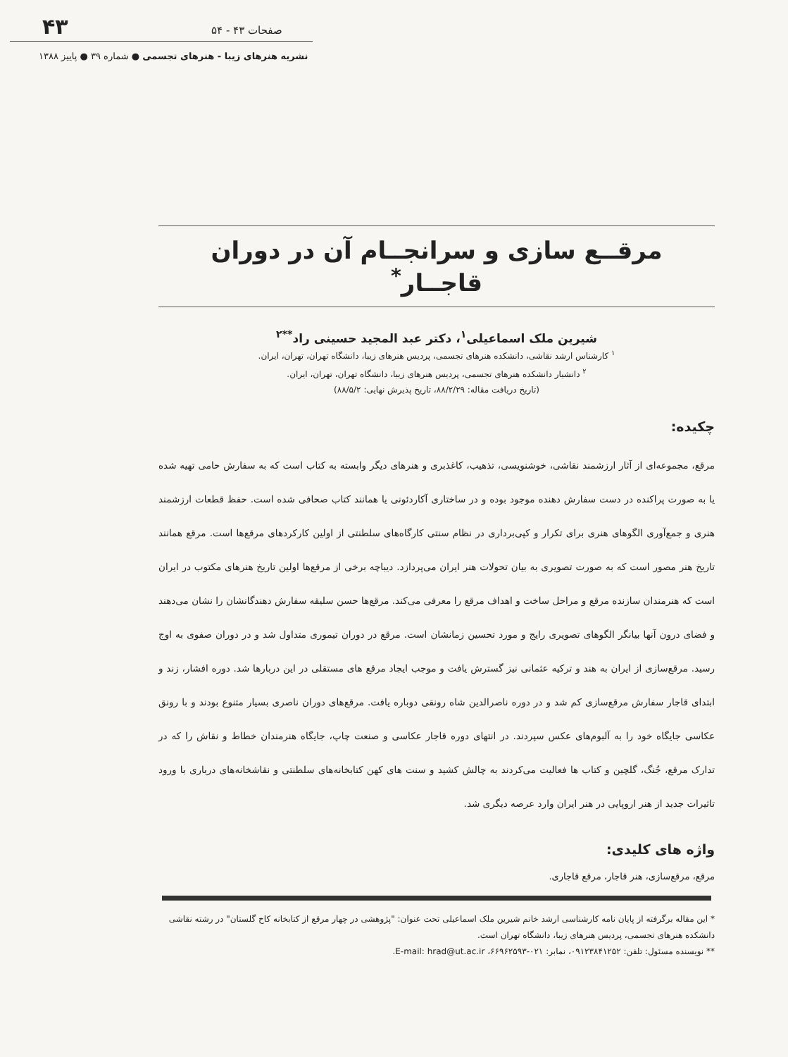۴۳ صفحات ۴۳ - ۵۴
نشریه هنرهای زیبا - هنرهای تجسمی ● شماره ۳۹ ● پاییز ۱۳۸۸
مرقــع سازی و سرانجــام آن در دوران قاجــار<sup>*</sup>
شیرین ملک اسماعیلی<sup>۱</sup>، دکتر عبد المجید حسینی راد<sup>**۲</sup>
<sup>۱</sup> کارشناس ارشد نقاشی، دانشکده هنرهای تجسمی، پردیس هنرهای زیبا، دانشگاه تهران، تهران، ایران.
<sup>۲</sup> دانشیار دانشکده هنرهای تجسمی، پردیس هنرهای زیبا، دانشگاه تهران، تهران، ایران.
(تاریخ دریافت مقاله: ۸۸/۲/۲۹، تاریخ پذیرش نهایی: ۸۸/۵/۲)
چکیده:
مرقع، مجموعه‌ای از آثار ارزشمند نقاشی، خوشنویسی، تذهیب، کاغذبری و هنرهای دیگر وابسته به کتاب است که به سفارش حامی تهیه شده یا به صورت پراکنده در دست سفارش دهنده موجود بوده و در ساختاری آکاردئونی یا همانند کتاب صحافی شده است. حفظ قطعات ارزشمند هنری و جمع‌آوری الگوهای هنری برای تکرار و کپی‌برداری در نظام سنتی کارگاه‌های سلطنتی از اولین کارکردهای مرقع‌ها است. مرقع همانند تاریخ هنر مصور است که به صورت تصویری به بیان تحولات هنر ایران می‌پردازد. دیباچه برخی از مرقع‌ها اولین تاریخ هنرهای مکتوب در ایران است که هنرمندان سازنده مرقع و مراحل ساخت و اهداف مرقع را معرفی می‌کند. مرقع‌ها حسن سلیقه سفارش دهندگانشان را نشان می‌دهند و فضای درون آنها بیانگر الگوهای تصویری رایج و مورد تحسین زمانشان است. مرقع در دوران تیموری متداول شد و در دوران صفوی به اوج رسید. مرقع‌سازی از ایران به هند و ترکیه عثمانی نیز گسترش یافت و موجب ایجاد مرقع های مستقلی در این دربارها شد. دوره افشار، زند و ابتدای قاجار سفارش مرقع‌سازی کم شد و در دوره ناصرالدین شاه رونقی دوباره یافت. مرقع‌های دوران ناصری بسیار متنوع بودند و با رونق عکاسی جایگاه خود را به آلبوم‌های عکس سپردند. در انتهای دوره قاجار عکاسی و صنعت چاپ، جایگاه هنرمندان خطاط و نقاش را که در تدارک مرقع، جُنگ، گلچین و کتاب ها فعالیت می‌کردند به چالش کشید و سنت های کهن کتابخانه‌های سلطنتی و نقاشخانه‌های درباری با ورود تاثیرات جدید از هنر اروپایی در هنر ایران وارد عرصه دیگری شد.
واژه های کلیدی:
مرقع، مرقع‌سازی، هنر قاجار، مرقع قاجاری.
* این مقاله برگرفته از پایان نامه کارشناسی ارشد خانم شیرین ملک اسماعیلی تحت عنوان: "پژوهشی در چهار مرقع از کتابخانه کاخ گلستان" در رشته نقاشی دانشکده هنرهای تجسمی، پردیس هنرهای زیبا، دانشگاه تهران است.
** نویسنده مسئول: تلفن: ۰۹۱۲۳۸۴۱۲۵۲، نمابر: ۰۲۱-۶۶۹۶۲۵۹۳، E-mail: hrad@ut.ac.ir.